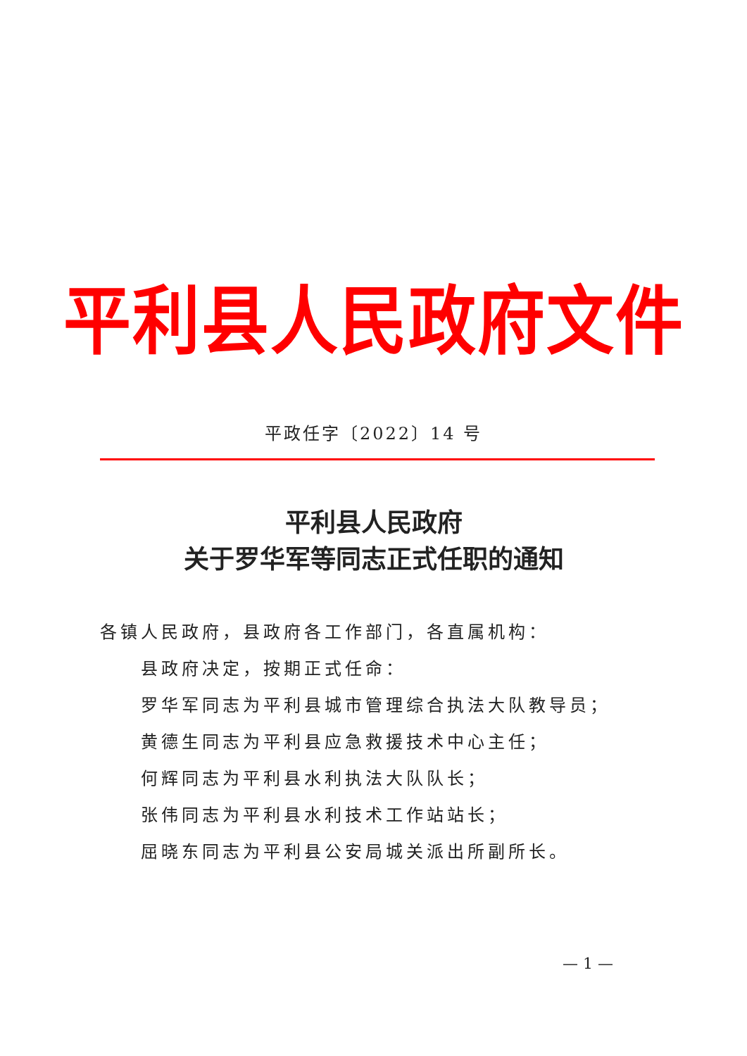平利县人民政府文件
平政任字〔2022〕14 号
平利县人民政府
关于罗华军等同志正式任职的通知
各镇人民政府，县政府各工作部门，各直属机构：
县政府决定，按期正式任命：
罗华军同志为平利县城市管理综合执法大队教导员；
黄德生同志为平利县应急救援技术中心主任；
何辉同志为平利县水利执法大队队长；
张伟同志为平利县水利技术工作站站长；
屈晓东同志为平利县公安局城关派出所副所长。
— 1 —